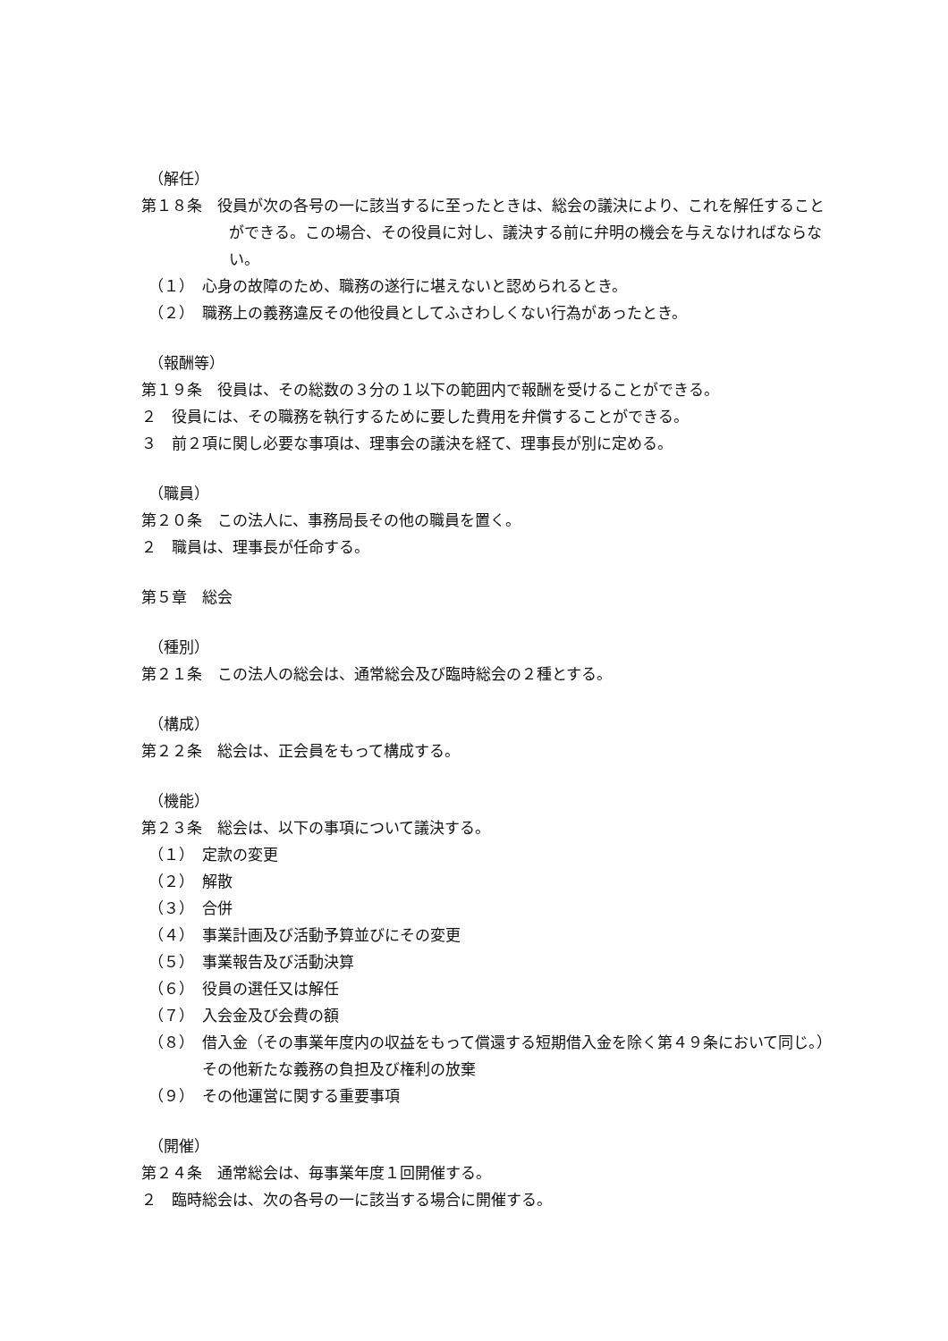（解任）
第１８条　役員が次の各号の一に該当するに至ったときは、総会の議決により、これを解任することができる。この場合、その役員に対し、議決する前に弁明の機会を与えなければならない。
（１）　心身の故障のため、職務の遂行に堪えないと認められるとき。
（２）　職務上の義務違反その他役員としてふさわしくない行為があったとき。
（報酬等）
第１９条　役員は、その総数の３分の１以下の範囲内で報酬を受けることができる。
２　役員には、その職務を執行するために要した費用を弁償することができる。
３　前２項に関し必要な事項は、理事会の議決を経て、理事長が別に定める。
（職員）
第２０条　この法人に、事務局長その他の職員を置く。
２　職員は、理事長が任命する。
第５章　総会
（種別）
第２１条　この法人の総会は、通常総会及び臨時総会の２種とする。
（構成）
第２２条　総会は、正会員をもって構成する。
（機能）
第２３条　総会は、以下の事項について議決する。
（１）　定款の変更
（２）　解散
（３）　合併
（４）　事業計画及び活動予算並びにその変更
（５）　事業報告及び活動決算
（６）　役員の選任又は解任
（７）　入会金及び会費の額
（８）　借入金（その事業年度内の収益をもって償還する短期借入金を除く第４９条において同じ。）その他新たな義務の負担及び権利の放棄
（９）　その他運営に関する重要事項
（開催）
第２４条　通常総会は、毎事業年度１回開催する。
２　臨時総会は、次の各号の一に該当する場合に開催する。